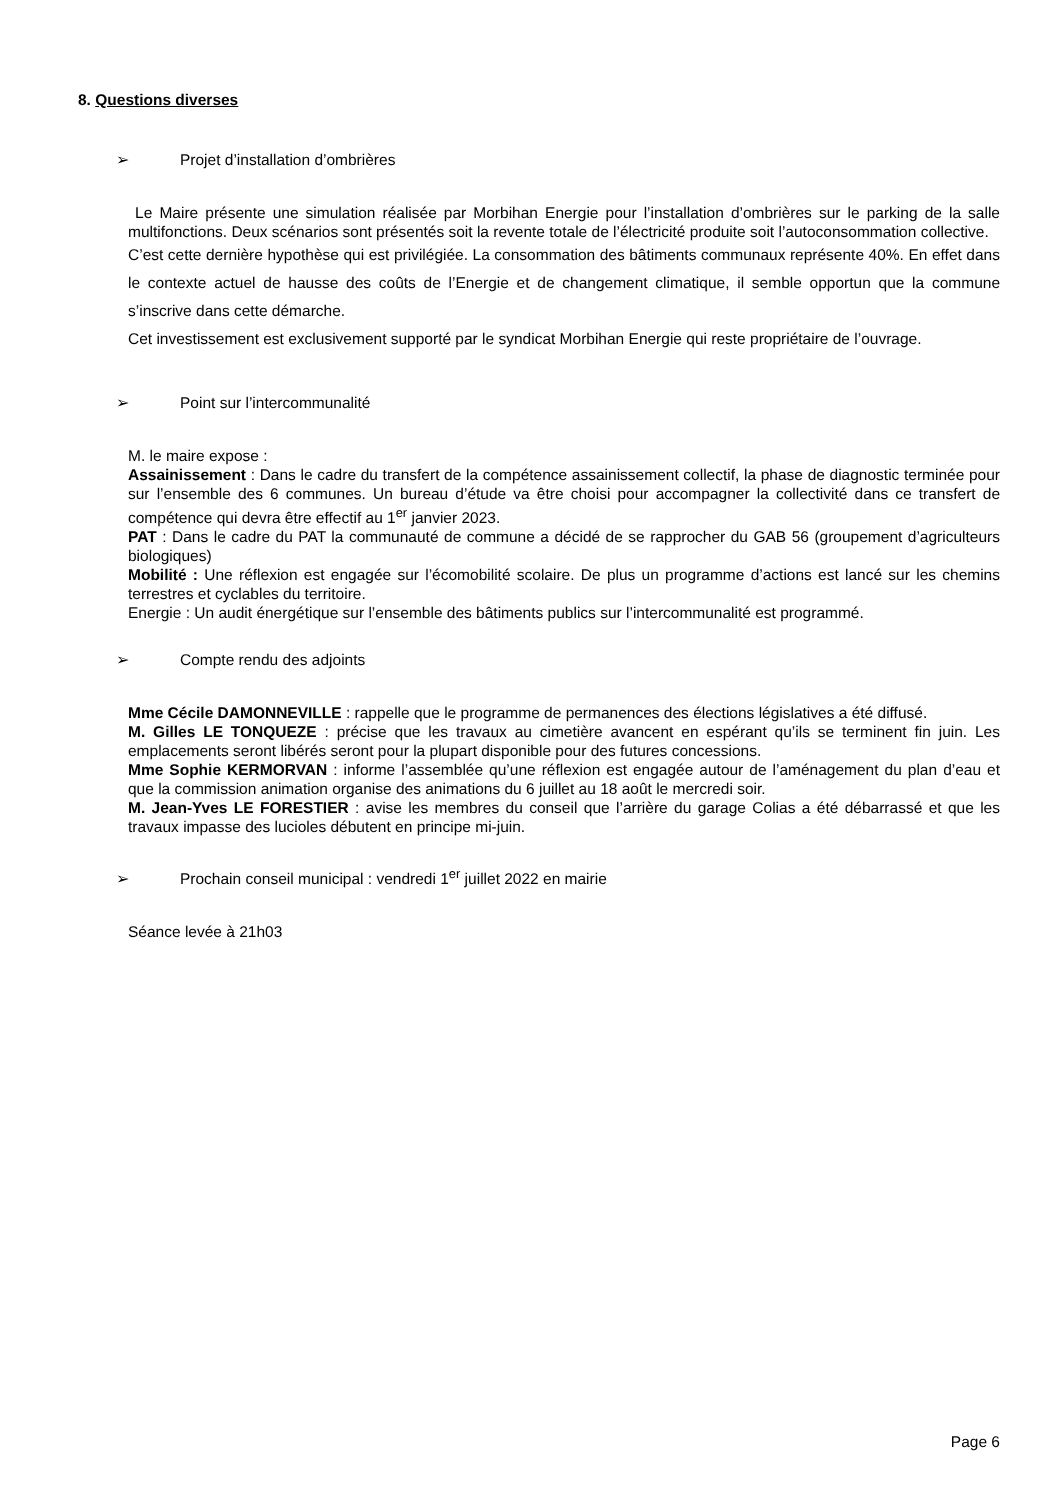8. Questions diverses
➢ Projet d’installation d’ombrières
Le Maire présente une simulation réalisée par Morbihan Energie pour l’installation d’ombrières sur le parking de la salle multifonctions. Deux scénarios sont présentés soit la revente totale de l’électricité produite soit l’autoconsommation collective.
C’est cette dernière hypothèse qui est privilégiée. La consommation des bâtiments communaux représente 40%. En effet dans le contexte actuel de hausse des coûts de l’Energie et de changement climatique, il semble opportun que la commune s’inscrive dans cette démarche.
Cet investissement est exclusivement supporté par le syndicat Morbihan Energie qui reste propriétaire de l’ouvrage.
➢ Point sur l’intercommunalité
M. le maire expose :
Assainissement : Dans le cadre du transfert de la compétence assainissement collectif, la phase de diagnostic terminée pour sur l’ensemble des 6 communes. Un bureau d’étude va être choisi pour accompagner la collectivité dans ce transfert de compétence qui devra être effectif au 1<sup>er</sup> janvier 2023.
PAT : Dans le cadre du PAT la communauté de commune a décidé de se rapprocher du GAB 56 (groupement d’agriculteurs biologiques)
Mobilité : Une réflexion est engagée sur l’écomobilité scolaire. De plus un programme d’actions est lancé sur les chemins terrestres et cyclables du territoire.
Energie : Un audit énergétique sur l’ensemble des bâtiments publics sur l’intercommunalité est programmé.
➢ Compte rendu des adjoints
Mme Cécile DAMONNEVILLE : rappelle que le programme de permanences des élections législatives a été diffusé.
M. Gilles LE TONQUEZE : précise que les travaux au cimetière avancent en espérant qu’ils se terminent fin juin. Les emplacements seront libérés seront pour la plupart disponible pour des futures concessions.
Mme Sophie KERMORVAN : informe l’assemblée qu’une réflexion est engagée autour de l’aménagement du plan d’eau et que la commission animation organise des animations du 6 juillet au 18 août le mercredi soir.
M. Jean-Yves LE FORESTIER : avise les membres du conseil que l’arrière du garage Colias a été débarrassé et que les travaux impasse des lucioles débutent en principe mi-juin.
➢ Prochain conseil municipal : vendredi 1<sup>er</sup> juillet 2022 en mairie
Séance levée à 21h03
Page 6